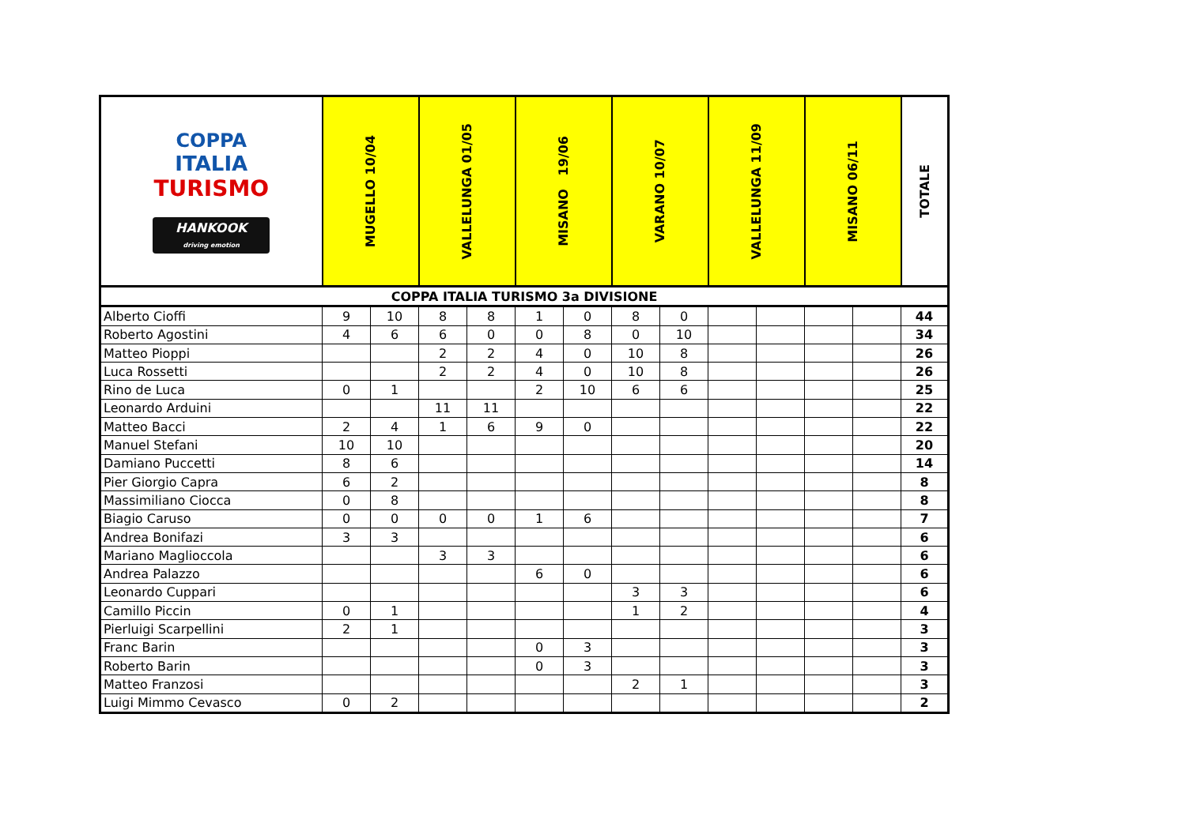| COPPA ITALIA TURISMO HANKOOK driving emotion | MUGELLO 10/04 | | VALLELUNGA 01/05 | | MISANO 19/06 | | VARANO 10/07 | | VALLELUNGA 11/09 | | MISANO 06/11 | | TOTALE |
| --- | --- | --- | --- | --- | --- | --- | --- | --- | --- | --- | --- | --- | --- |
| COPPA ITALIA TURISMO 3a DIVISIONE | | | | | | | | | | | | | |
| Alberto Cioffi | 9 | 10 | 8 | 8 | 1 | 0 | 8 | 0 | | | | | 44 |
| Roberto Agostini | 4 | 6 | 6 | 0 | 0 | 8 | 0 | 10 | | | | | 34 |
| Matteo Pioppi | | | 2 | 2 | 4 | 0 | 10 | 8 | | | | | 26 |
| Luca Rossetti | | | 2 | 2 | 4 | 0 | 10 | 8 | | | | | 26 |
| Rino de Luca | 0 | 1 | | | 2 | 10 | 6 | 6 | | | | | 25 |
| Leonardo Arduini | | | 11 | 11 | | | | | | | | | 22 |
| Matteo Bacci | 2 | 4 | 1 | 6 | 9 | 0 | | | | | | | 22 |
| Manuel Stefani | 10 | 10 | | | | | | | | | | | 20 |
| Damiano Puccetti | 8 | 6 | | | | | | | | | | | 14 |
| Pier Giorgio Capra | 6 | 2 | | | | | | | | | | | 8 |
| Massimiliano Ciocca | 0 | 8 | | | | | | | | | | | 8 |
| Biagio Caruso | 0 | 0 | 0 | 0 | 1 | 6 | | | | | | | 7 |
| Andrea Bonifazi | 3 | 3 | | | | | | | | | | | 6 |
| Mariano Maglioccola | | | 3 | 3 | | | | | | | | | 6 |
| Andrea Palazzo | | | | | 6 | 0 | | | | | | | 6 |
| Leonardo Cuppari | | | | | | | 3 | 3 | | | | | 6 |
| Camillo Piccin | 0 | 1 | | | | | 1 | 2 | | | | | 4 |
| Pierluigi Scarpellini | 2 | 1 | | | | | | | | | | | 3 |
| Franc Barin | | | | | 0 | 3 | | | | | | | 3 |
| Roberto Barin | | | | | 0 | 3 | | | | | | | 3 |
| Matteo Franzosi | | | | | | | 2 | 1 | | | | | 3 |
| Luigi Mimmo Cevasco | 0 | 2 | | | | | | | | | | | 2 |